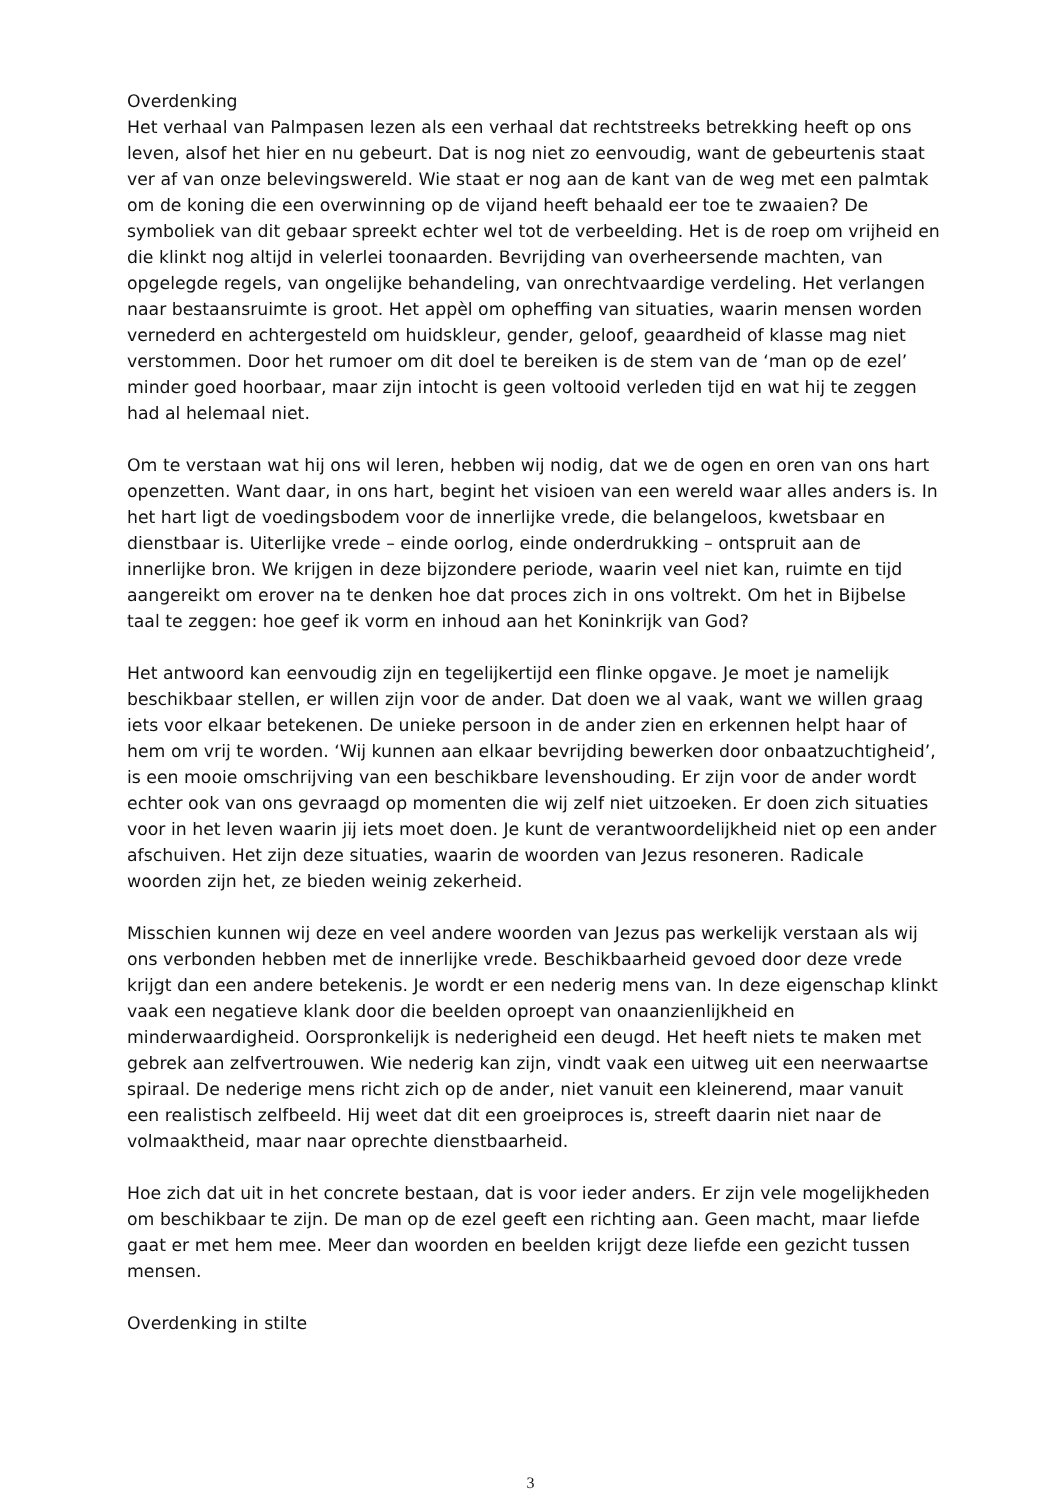Overdenking
Het verhaal van Palmpasen lezen als een verhaal dat rechtstreeks betrekking heeft op ons leven, alsof het hier en nu gebeurt. Dat is nog niet zo eenvoudig, want de gebeurtenis staat ver af van onze belevingswereld. Wie staat er nog aan de kant van de weg met een palmtak om de koning die een overwinning op de vijand heeft behaald eer toe te zwaaien? De symboliek van dit gebaar spreekt echter wel tot de verbeelding. Het is de roep om vrijheid en die klinkt nog altijd in velerlei toonaarden. Bevrijding van overheersende machten, van opgelegde regels, van ongelijke behandeling, van onrechtvaardige verdeling. Het verlangen naar bestaansruimte is groot. Het appèl om opheffing van situaties, waarin mensen worden vernederd en achtergesteld om huidskleur, gender, geloof, geaardheid of klasse mag niet verstommen. Door het rumoer om dit doel te bereiken is de stem van de ‘man op de ezel’ minder goed hoorbaar, maar zijn intocht is geen voltooid verleden tijd en wat hij te zeggen had al helemaal niet.
Om te verstaan wat hij ons wil leren, hebben wij nodig, dat we de ogen en oren van ons hart openzetten. Want daar, in ons hart, begint het visioen van een wereld waar alles anders is. In het hart ligt de voedingsbodem voor de innerlijke vrede, die belangeloos, kwetsbaar en dienstbaar is. Uiterlijke vrede – einde oorlog, einde onderdrukking – ontspruit aan de innerlijke bron. We krijgen in deze bijzondere periode, waarin veel niet kan, ruimte en tijd aangereikt om erover na te denken hoe dat proces zich in ons voltrekt. Om het in Bijbelse taal te zeggen: hoe geef ik vorm en inhoud aan het Koninkrijk van God?
Het antwoord kan eenvoudig zijn en tegelijkertijd een flinke opgave. Je moet je namelijk beschikbaar stellen, er willen zijn voor de ander. Dat doen we al vaak, want we willen graag iets voor elkaar betekenen. De unieke persoon in de ander zien en erkennen helpt haar of hem om vrij te worden. ‘Wij kunnen aan elkaar bevrijding bewerken door onbaatzuchtigheid’, is een mooie omschrijving van een beschikbare levenshouding. Er zijn voor de ander wordt echter ook van ons gevraagd op momenten die wij zelf niet uitzoeken. Er doen zich situaties voor in het leven waarin jij iets moet doen. Je kunt de verantwoordelijkheid niet op een ander afschuiven. Het zijn deze situaties, waarin de woorden van Jezus resoneren. Radicale woorden zijn het, ze bieden weinig zekerheid.
Misschien kunnen wij deze en veel andere woorden van Jezus pas werkelijk verstaan als wij ons verbonden hebben met de innerlijke vrede. Beschikbaarheid gevoed door deze vrede krijgt dan een andere betekenis. Je wordt er een nederig mens van. In deze eigenschap klinkt vaak een negatieve klank door die beelden oproept van onaanzienlijkheid en minderwaardigheid. Oorspronkelijk is nederigheid een deugd. Het heeft niets te maken met gebrek aan zelfvertrouwen. Wie nederig kan zijn, vindt vaak een uitweg uit een neerwaartse spiraal. De nederige mens richt zich op de ander, niet vanuit een kleinerend, maar vanuit een realistisch zelfbeeld. Hij weet dat dit een groeiproces is, streeft daarin niet naar de volmaaktheid, maar naar oprechte dienstbaarheid.
Hoe zich dat uit in het concrete bestaan, dat is voor ieder anders. Er zijn vele mogelijkheden om beschikbaar te zijn. De man op de ezel geeft een richting aan. Geen macht, maar liefde gaat er met hem mee. Meer dan woorden en beelden krijgt deze liefde een gezicht tussen mensen.
Overdenking in stilte
3